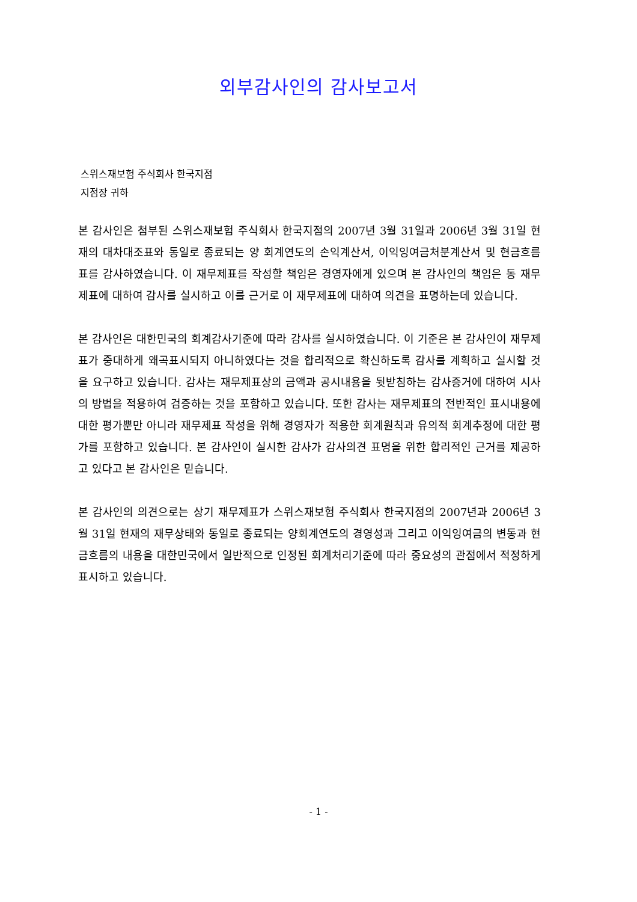외부감사인의 감사보고서
스위스재보험 주식회사 한국지점
지점장 귀하
본 감사인은 첨부된 스위스재보험 주식회사 한국지점의 2007년 3월 31일과 2006년 3월 31일 현재의 대차대조표와 동일로 종료되는 양 회계연도의 손익계산서, 이익잉여금처분계산서 및 현금흐름표를 감사하였습니다. 이 재무제표를 작성할 책임은 경영자에게 있으며 본 감사인의 책임은 동 재무제표에 대하여 감사를 실시하고 이를 근거로 이 재무제표에 대하여 의견을 표명하는데 있습니다.
본 감사인은 대한민국의 회계감사기준에 따라 감사를 실시하였습니다. 이 기준은 본 감사인이 재무제표가 중대하게 왜곡표시되지 아니하였다는 것을 합리적으로 확신하도록 감사를 계획하고 실시할 것을 요구하고 있습니다. 감사는 재무제표상의 금액과 공시내용을 뒷받침하는 감사증거에 대하여 시사의 방법을 적용하여 검증하는 것을 포함하고 있습니다. 또한 감사는 재무제표의 전반적인 표시내용에 대한 평가뿐만 아니라 재무제표 작성을 위해 경영자가 적용한 회계원칙과 유의적 회계추정에 대한 평가를 포함하고 있습니다. 본 감사인이 실시한 감사가 감사의견 표명을 위한 합리적인 근거를 제공하고 있다고 본 감사인은 믿습니다.
본 감사인의 의견으로는 상기 재무제표가 스위스재보험 주식회사 한국지점의 2007년과 2006년 3월 31일 현재의 재무상태와 동일로 종료되는 양회계연도의 경영성과 그리고 이익잉여금의 변동과 현금흐름의 내용을 대한민국에서 일반적으로 인정된 회계처리기준에 따라 중요성의 관점에서 적정하게 표시하고 있습니다.
- 1 -